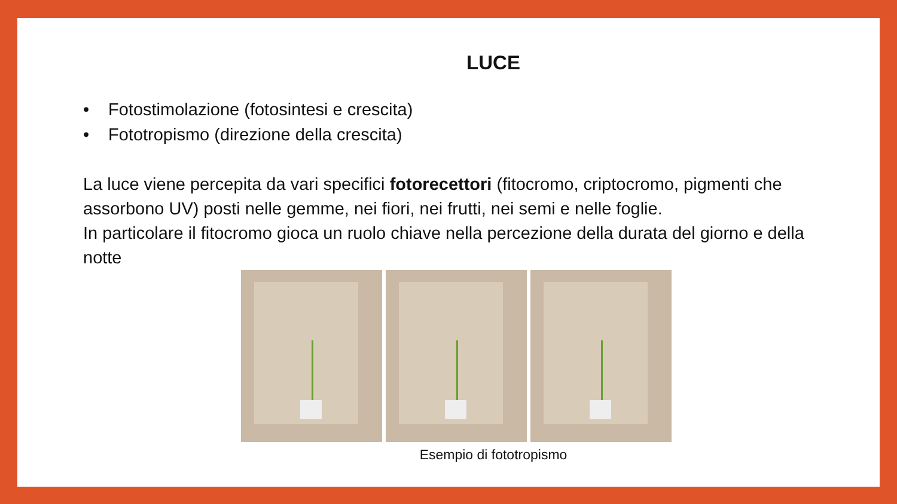LUCE
• Fotostimolazione (fotosintesi e crescita)
• Fototropismo (direzione della crescita)
La luce viene percepita da vari specifici fotorecettori (fitocromo, criptocromo, pigmenti che assorbono UV) posti nelle gemme, nei fiori, nei frutti, nei semi e nelle foglie.
In particolare il fitocromo gioca un ruolo chiave nella percezione della durata del giorno e della notte
Esempio di fototropismo